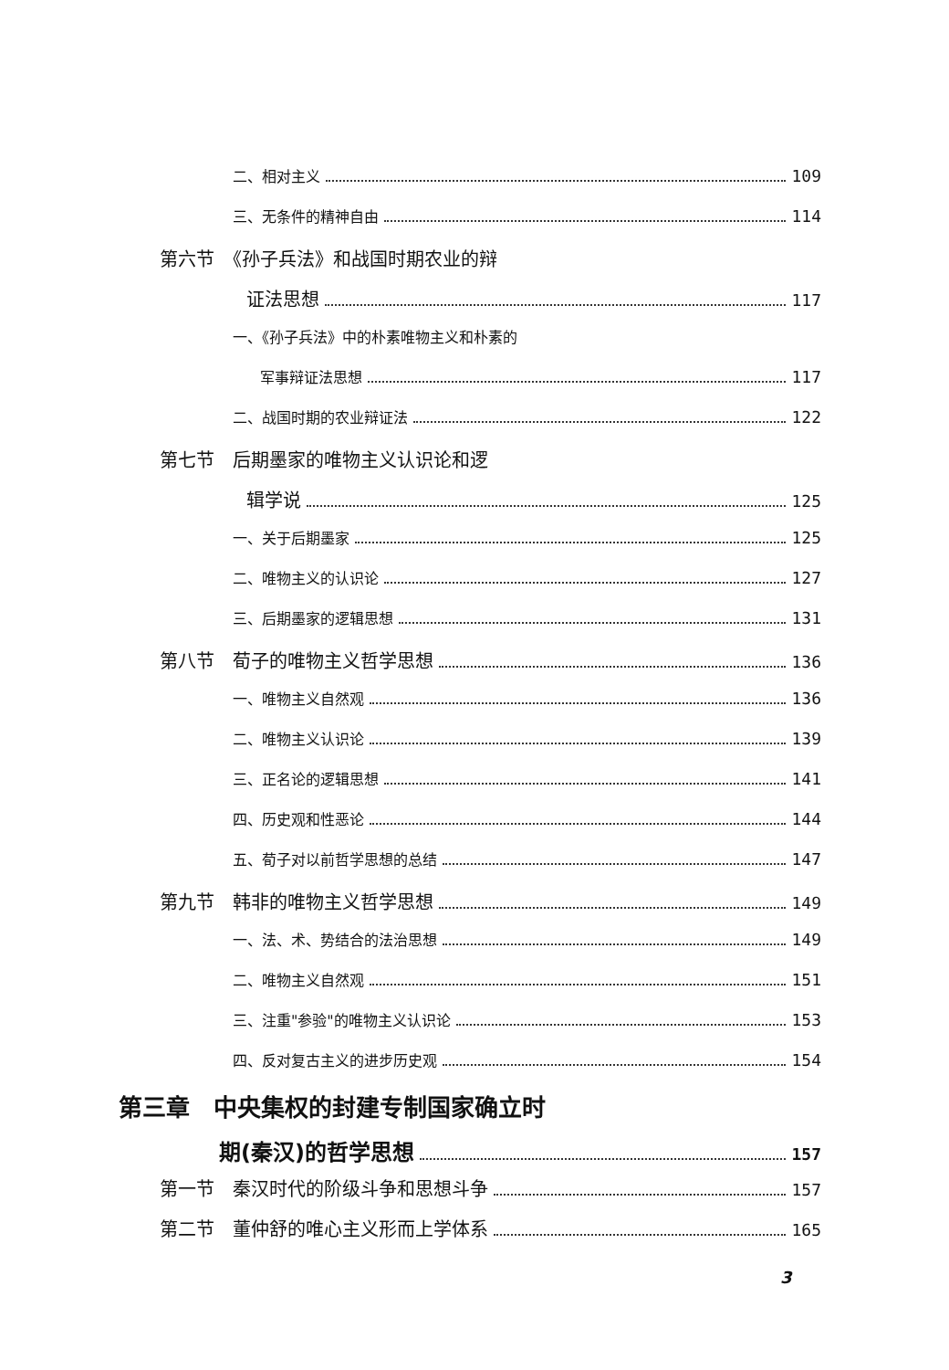二、相对主义 109
三、无条件的精神自由 114
第六节　《孙子兵法》和战国时期农业的辩
证法思想 117
一、《孙子兵法》中的朴素唯物主义和朴素的
军事辩证法思想 117
二、战国时期的农业辩证法 122
第七节　后期墨家的唯物主义认识论和逻
辑学说 125
一、关于后期墨家 125
二、唯物主义的认识论 127
三、后期墨家的逻辑思想 131
第八节　荀子的唯物主义哲学思想 136
一、唯物主义自然观 136
二、唯物主义认识论 139
三、正名论的逻辑思想 141
四、历史观和性恶论 144
五、荀子对以前哲学思想的总结 147
第九节　韩非的唯物主义哲学思想 149
一、法、术、势结合的法治思想 149
二、唯物主义自然观 151
三、注重"参验"的唯物主义认识论 153
四、反对复古主义的进步历史观 154
第三章　中央集权的封建专制国家确立时
期(秦汉)的哲学思想 157
第一节　秦汉时代的阶级斗争和思想斗争 157
第二节　董仲舒的唯心主义形而上学体系 165
3